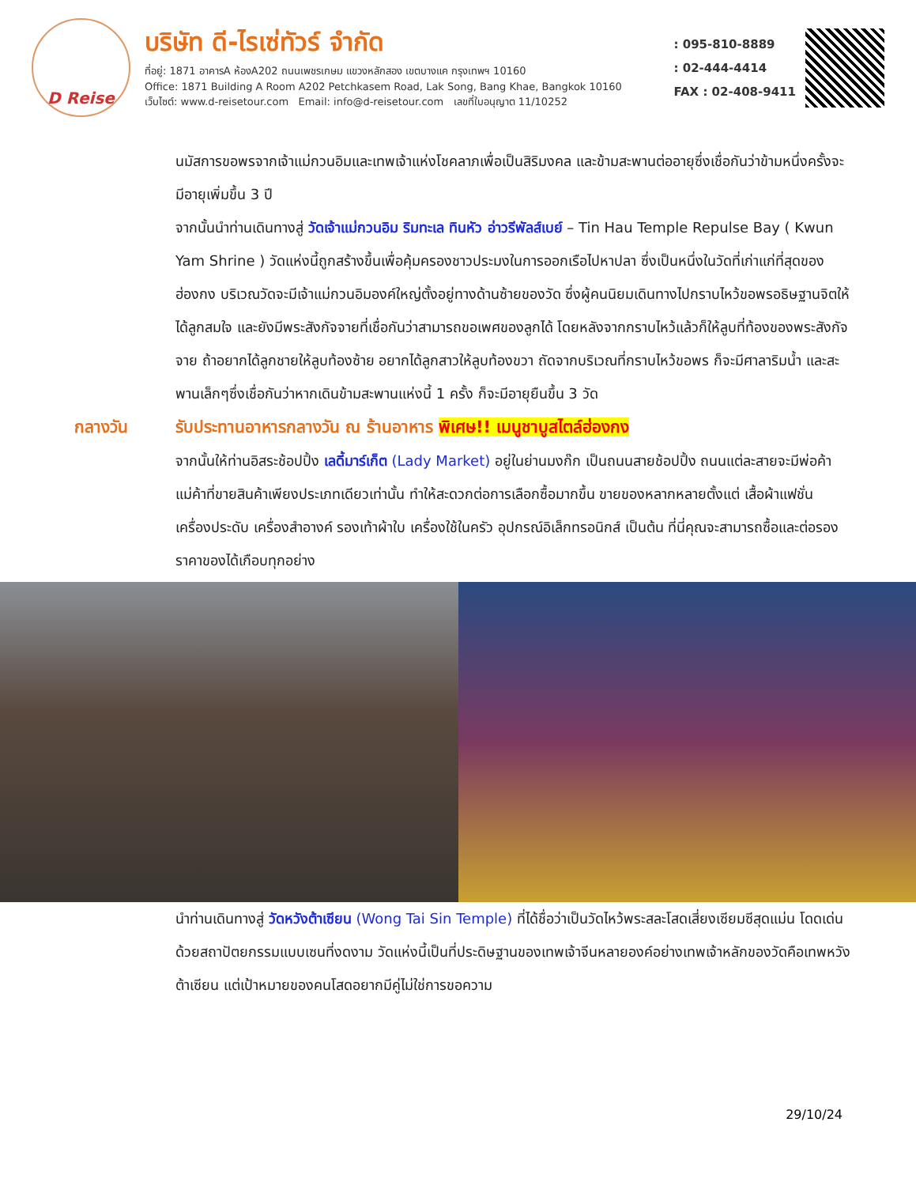D Reise
บริษัท ดี-ไรเซ่ทัวร์ จำกัด
ที่อยู่: 1871 อาคารA ห้องA202 ถนนเพชรเกษม แขวงหลักสอง เขตบางแค กรุงเทพฯ 10160
Office: 1871 Building A Room A202 Petchkasem Road, Lak Song, Bang Khae, Bangkok 10160
เว็บไซต์: www.d-reisetour.com Email: info@d-reisetour.com เลขที่ใบอนุญาต 11/10252
: 095-810-8889
: 02-444-4414
FAX : 02-408-9411
นมัสการขอพรจากเจ้าแม่กวนอิมและเทพเจ้าแห่งโชคลาภเพื่อเป็นสิริมงคล และข้ามสะพานต่ออายุซึ่งเชื่อกันว่าข้ามหนึ่งครั้งจะมีอายุเพิ่มขึ้น 3 ปี
จากนั้นนำท่านเดินทางสู่ วัดเจ้าแม่กวนอิม ริมทะเล ทินหัว อ่าวรีพัลส์เบย์ – Tin Hau Temple Repulse Bay ( Kwun Yam Shrine ) วัดแห่งนี้ถูกสร้างขึ้นเพื่อคุ้มครองชาวประมงในการออกเรือไปหาปลา ซึ่งเป็นหนึ่งในวัดที่เก่าแก่ที่สุดของฮ่องกง บริเวณวัดจะมีเจ้าแม่กวนอิมองค์ใหญ่ตั้งอยู่ทางด้านซ้ายของวัด ซึ่งผู้คนนิยมเดินทางไปกราบไหว้ขอพรอธิษฐานจิตให้ได้ลูกสมใจ และยังมีพระสังกัจจายที่เชื่อกันว่าสามารถขอเพศของลูกได้ โดยหลังจากกราบไหว้แล้วก็ให้ลูบที่ท้องของพระสังกัจจาย ถ้าอยากได้ลูกชายให้ลูบท้องซ้าย อยากได้ลูกสาวให้ลูบท้องขวา ถัดจากบริเวณที่กราบไหว้ขอพร ก็จะมีศาลาริมน้ำ และสะพานเล็กๆซึ่งเชื่อกันว่าหากเดินข้ามสะพานแห่งนี้ 1 ครั้ง ก็จะมีอายุยืนขึ้น 3 วัด
กลางวัน รับประทานอาหารกลางวัน ณ ร้านอาหาร พิเศษ!! เมนูชาบูสไตล์ฮ่องกง
จากนั้นให้ท่านอิสระช้อปปิ้ง เลดี้มาร์เก็ต (Lady Market) อยู่ในย่านมงก๊ก เป็นถนนสายช้อปปิ้ง ถนนแต่ละสายจะมีพ่อค้าแม่ค้าที่ขายสินค้าเพียงประเภทเดียวเท่านั้น ทำให้สะดวกต่อการเลือกซื้อมากขึ้น ขายของหลากหลายตั้งแต่ เสื้อผ้าแฟชั่น เครื่องประดับ เครื่องสำอางค์ รองเท้าผ้าใบ เครื่องใช้ในครัว อุปกรณ์อิเล็กทรอนิกส์ เป็นต้น ที่นี่คุณจะสามารถซื้อและต่อรองราคาของได้เกือบทุกอย่าง
นำท่านเดินทางสู่ วัดหวังต้าเซียน (Wong Tai Sin Temple) ที่ได้ชื่อว่าเป็นวัดไหว้พระสละโสดเสี่ยงเซียมซีสุดแม่น โดดเด่นด้วยสถาปัตยกรรมแบบเซนที่งดงาม วัดแห่งนี้เป็นที่ประดิษฐานของเทพเจ้าจีนหลายองค์อย่างเทพเจ้าหลักของวัดคือเทพหวังต้าเซียน แต่เป้าหมายของคนโสดอยากมีคู่ไม่ใช่การขอความ
29/10/24